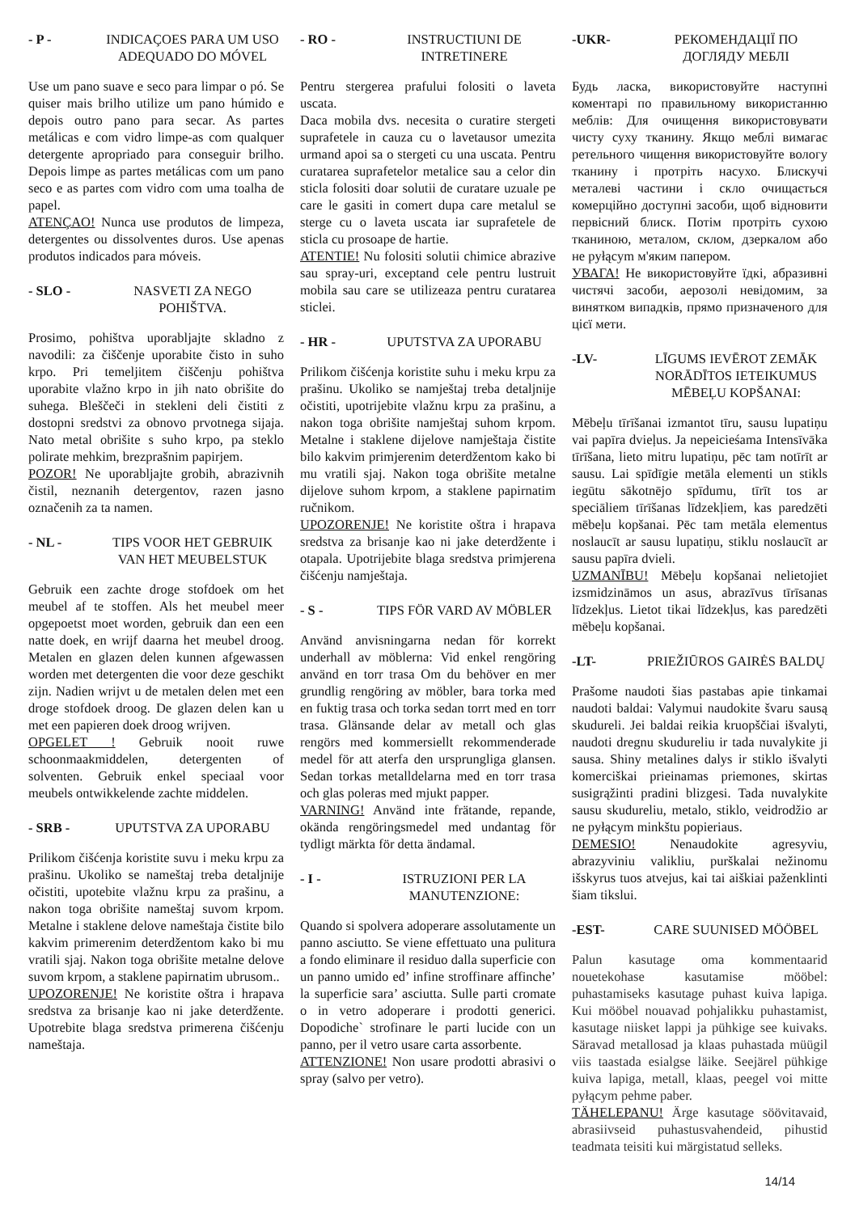- P - INDICAÇOES PARA UM USO ADEQUADO DO MÓVEL
Use um pano suave e seco para limpar o pó. Se quiser mais brilho utilize um pano húmido e depois outro pano para secar. As partes metálicas e com vidro limpe-as com qualquer detergente apropriado para conseguir brilho. Depois limpe as partes metálicas com um pano seco e as partes com vidro com uma toalha de papel.
ATENÇAO! Nunca use produtos de limpeza, detergentes ou dissolventes duros. Use apenas produtos indicados para móveis.
- SLO - NASVETI ZA NEGO POHIŠTVA.
Prosimo, pohištva uporabljajte skladno z navodili: za čiščenje uporabite čisto in suho krpo. Pri temeljitem čiščenju pohištva uporabite vlažno krpo in jih nato obrišite do suhega. Bleščeči in stekleni deli čistiti z dostopni sredstvi za obnovo prvotnega sijaja. Nato metal obrišite s suho krpo, pa steklo polirate mehkim, brezprašnim papirjem.
POZOR! Ne uporabljajte grobih, abrazivnih čistil, neznanih detergentov, razen jasno označenih za ta namen.
- NL - TIPS VOOR HET GEBRUIK VAN HET MEUBELSTUK
Gebruik een zachte droge stofdoek om het meubel af te stoffen. Als het meubel meer opgepoetst moet worden, gebruik dan een een natte doek, en wrijf daarna het meubel droog. Metalen en glazen delen kunnen afgewassen worden met detergenten die voor deze geschikt zijn. Nadien wrijvt u de metalen delen met een droge stofdoek droog. De glazen delen kan u met een papieren doek droog wrijven.
OPGELET ! Gebruik nooit ruwe schoonmaakmiddelen, detergenten of solventen. Gebruik enkel speciaal voor meubels ontwikkelende zachte middelen.
- SRB - UPUTSTVA ZA UPORABU
Prilikom čišćenja koristite suvu i meku krpu za prašinu. Ukoliko se nameštaj treba detaljnije očistiti, upotebite vlažnu krpu za prašinu, a nakon toga obrišite nameštaj suvom krpom. Metalne i staklene delove nameštaja čistite bilo kakvim primerenim deterdžentom kako bi mu vratili sjaj. Nakon toga obrišite metalne delove suvom krpom, a staklene papirnatim ubrusom..
UPOZORENJE! Ne koristite oštra i hrapava sredstva za brisanje kao ni jake deterdžente. Upotrebite blaga sredstva primerena čišćenju nameštaja.
- RO - INSTRUCTIUNI DE INTRETINERE
Pentru stergerea prafului folositi o laveta uscata.
Daca mobila dvs. necesita o curatire stergeti suprafetele in cauza cu o lavetausor umezita urmand apoi sa o stergeti cu una uscata. Pentru curatarea suprafetelor metalice sau a celor din sticla folositi doar solutii de curatare uzuale pe care le gasiti in comert dupa care metalul se sterge cu o laveta uscata iar suprafetele de sticla cu prosoape de hartie.
ATENTIE! Nu folositi solutii chimice abrazive sau spray-uri, exceptand cele pentru lustruit mobila sau care se utilizeaza pentru curatarea sticlei.
- HR - UPUTSTVA ZA UPORABU
Prilikom čišćenja koristite suhu i meku krpu za prašinu. Ukoliko se namještaj treba detaljnije očistiti, upotrijebite vlažnu krpu za prašinu, a nakon toga obrišite namještaj suhom krpom. Metalne i staklene dijelove namještaja čistite bilo kakvim primjerenim deterdžentom kako bi mu vratili sjaj. Nakon toga obrišite metalne dijelove suhom krpom, a staklene papirnatim ručnikom.
UPOZORENJE! Ne koristite oštra i hrapava sredstva za brisanje kao ni jake deterdžente i otapala. Upotrijebite blaga sredstva primjerena čišćenju namještaja.
- S - TIPS FÖR VARD AV MÖBLER
Använd anvisningarna nedan för korrekt underhall av möblerna: Vid enkel rengöring använd en torr trasa Om du behöver en mer grundlig rengöring av möbler, bara torka med en fuktig trasa och torka sedan torrt med en torr trasa. Glänsande delar av metall och glas rengörs med kommersiellt rekommenderade medel för att aterfa den ursprungliga glansen. Sedan torkas metalldelarna med en torr trasa och glas poleras med mjukt papper.
VARNING! Använd inte frätande, repande, okända rengöringsmedel med undantag för tydligt märkta för detta ändamal.
- I - ISTRUZIONI PER LA MANUTENZIONE:
Quando si spolvera adoperare assolutamente un panno asciutto. Se viene effettuato una pulitura a fondo eliminare il residuo dalla superficie con un panno umido ed’ infine stroffinare affinche’ la superficie sara’ asciutta. Sulle parti cromate o in vetro adoperare i prodotti generici. Dopodiche` strofinare le parti lucide con un panno, per il vetro usare carta assorbente.
ATTENZIONE! Non usare prodotti abrasivi o spray (salvo per vetro).
-UKR- РЕКОМЕНДАЦІЇ ПО ДОГЛЯДУ МЕБЛІ
Будь ласка, використовуйте наступні коментарі по правильному використанню меблів: Для очищення використовувати чисту суху тканину. Якщо меблі вимагає ретельного чищення використовуйте вологу тканину і протріть насухо. Блискучі металеві частини і скло очищається комерційно доступні засоби, щоб відновити первісний блиск. Потім протріть сухою тканиною, металом, склом, дзеркалом або не pyłącym м'яким папером.
УВАГА! Не використовуйте їдкі, абразивні чистячі засоби, аерозолі невідомим, за винятком випадків, прямо призначеного для цієї мети.
-LV- LĪGUMS IEVĒROT ZEMĀK NORĀDĪTOS IETEIKUMUS MĒBEĻU KOPŠANAI:
Mēbeļu tīrīšanai izmantot tīru, sausu lupatiņu vai papīra dvieļus. Ja nepeicieśama Intensīvāka tīrīšana, lieto mitru lupatiņu, pēc tam notīrīt ar sausu. Lai spīdīgie metāla elementi un stikls iegūtu sākotnējo spīdumu, tīrīt tos ar speciāliem tīrīšanas līdzekļiem, kas paredzēti mēbeļu kopšanai. Pēc tam metāla elementus noslaucīt ar sausu lupatiņu, stiklu noslaucīt ar sausu papīra dvieli.
UZMANĪBU! Mēbeļu kopšanai nelietojiet izsmidzināmos un asus, abrazīvus tīrīsanas līdzekļus. Lietot tikai līdzekļus, kas paredzēti mēbeļu kopšanai.
-LT- PRIEŽIŪROS GAIRĖS BALDŲ
Prašome naudoti šias pastabas apie tinkamai naudoti baldai: Valymui naudokite švaru sausą skudureli. Jei baldai reikia kruopščiai išvalyti, naudoti dregnu skudureliu ir tada nuvalykite ji sausa. Shiny metalines dalys ir stiklo išvalyti komerciškai prieinamas priemones, skirtas susigrąžinti pradini blizgesi. Tada nuvalykite sausu skudureliu, metalo, stiklo, veidrodžio ar ne pyłącym minkštu popieriaus.
DEMESIO! Nenaudokite agresyviu, abrazyviniu valikliu, purškalai nežinomu išskyrus tuos atvejus, kai tai aiškiai paženklinti šiam tikslui.
-EST- CARE SUUNISED MÖÖBEL
Palun kasutage oma kommentaarid nouetekohase kasutamise mööbel: puhastamiseks kasutage puhast kuiva lapiga. Kui mööbel nouavad pohjalikku puhastamist, kasutage niisket lappi ja pühkige see kuivaks. Säravad metallosad ja klaas puhastada müügil viis taastada esialgse läike. Seejärel pühkige kuiva lapiga, metall, klaas, peegel voi mitte pyłącym pehme paber.
TÄHELEPANU! Ärge kasutage söövitavaid, abrasiivseid puhastusvahendeid, pihustid teadmata teisiti kui märgistatud selleks.
14/14